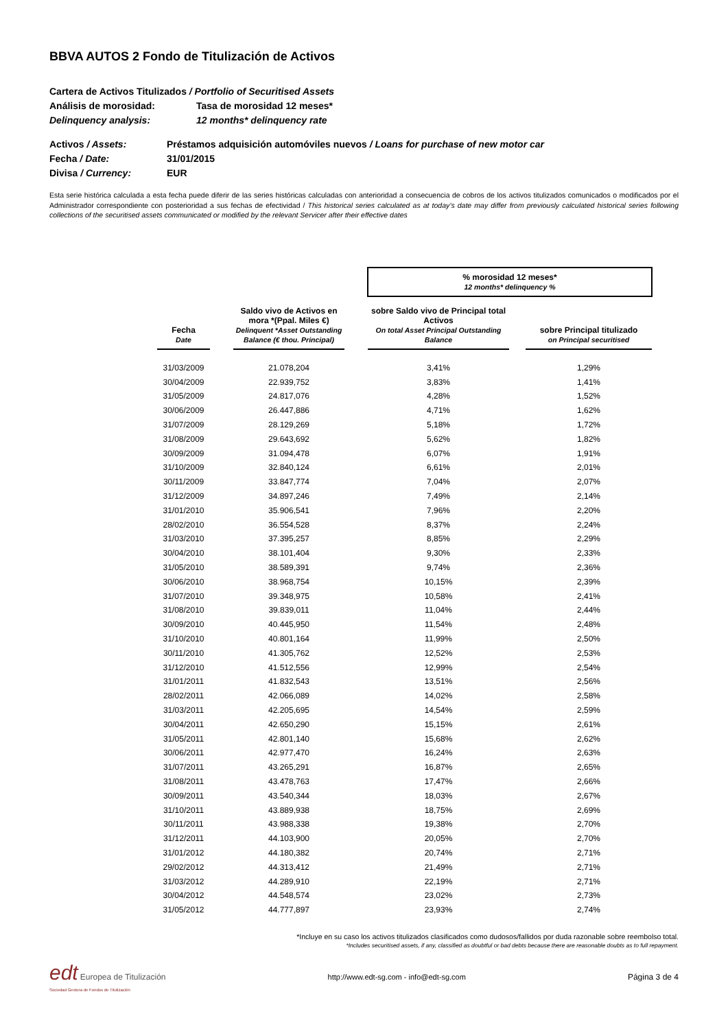BBVA AUTOS 2 Fondo de Titulización de Activos
Cartera de Activos Titulizados / Portfolio of Securitised Assets
Análisis de morosidad: Tasa de morosidad 12 meses*
Delinquency analysis: 12 months* delinquency rate
Activos / Assets: Préstamos adquisición automóviles nuevos / Loans for purchase of new motor car
Fecha / Date: 31/01/2015
Divisa / Currency: EUR
Esta serie histórica calculada a esta fecha puede diferir de las series históricas calculadas con anterioridad a consecuencia de cobros de los activos titulizados comunicados o modificados por el Administrador correspondiente con posterioridad a sus fechas de efectividad / This historical series calculated as at today’s date may differ from previously calculated historical series following collections of the securitised assets communicated or modified by the relevant Servicer after their effective dates
| | | | | % morosidad 12 meses* 12 months* delinquency % | | |
| Fecha Date | | Saldo vivo de Activos en mora *(Ppal. Miles €) Delinquent *Asset Outstanding Balance (€ thou. Principal) | | sobre Saldo vivo de Principal total Activos On total Asset Principal Outstanding Balance | | sobre Principal titulizado on Principal securitised |
| 31/03/2009 | | 21.078,204 | | 3,41% | | 1,29% |
| 30/04/2009 | | 22.939,752 | | 3,83% | | 1,41% |
| 31/05/2009 | | 24.817,076 | | 4,28% | | 1,52% |
| 30/06/2009 | | 26.447,886 | | 4,71% | | 1,62% |
| 31/07/2009 | | 28.129,269 | | 5,18% | | 1,72% |
| 31/08/2009 | | 29.643,692 | | 5,62% | | 1,82% |
| 30/09/2009 | | 31.094,478 | | 6,07% | | 1,91% |
| 31/10/2009 | | 32.840,124 | | 6,61% | | 2,01% |
| 30/11/2009 | | 33.847,774 | | 7,04% | | 2,07% |
| 31/12/2009 | | 34.897,246 | | 7,49% | | 2,14% |
| 31/01/2010 | | 35.906,541 | | 7,96% | | 2,20% |
| 28/02/2010 | | 36.554,528 | | 8,37% | | 2,24% |
| 31/03/2010 | | 37.395,257 | | 8,85% | | 2,29% |
| 30/04/2010 | | 38.101,404 | | 9,30% | | 2,33% |
| 31/05/2010 | | 38.589,391 | | 9,74% | | 2,36% |
| 30/06/2010 | | 38.968,754 | | 10,15% | | 2,39% |
| 31/07/2010 | | 39.348,975 | | 10,58% | | 2,41% |
| 31/08/2010 | | 39.839,011 | | 11,04% | | 2,44% |
| 30/09/2010 | | 40.445,950 | | 11,54% | | 2,48% |
| 31/10/2010 | | 40.801,164 | | 11,99% | | 2,50% |
| 30/11/2010 | | 41.305,762 | | 12,52% | | 2,53% |
| 31/12/2010 | | 41.512,556 | | 12,99% | | 2,54% |
| 31/01/2011 | | 41.832,543 | | 13,51% | | 2,56% |
| 28/02/2011 | | 42.066,089 | | 14,02% | | 2,58% |
| 31/03/2011 | | 42.205,695 | | 14,54% | | 2,59% |
| 30/04/2011 | | 42.650,290 | | 15,15% | | 2,61% |
| 31/05/2011 | | 42.801,140 | | 15,68% | | 2,62% |
| 30/06/2011 | | 42.977,470 | | 16,24% | | 2,63% |
| 31/07/2011 | | 43.265,291 | | 16,87% | | 2,65% |
| 31/08/2011 | | 43.478,763 | | 17,47% | | 2,66% |
| 30/09/2011 | | 43.540,344 | | 18,03% | | 2,67% |
| 31/10/2011 | | 43.889,938 | | 18,75% | | 2,69% |
| 30/11/2011 | | 43.988,338 | | 19,38% | | 2,70% |
| 31/12/2011 | | 44.103,900 | | 20,05% | | 2,70% |
| 31/01/2012 | | 44.180,382 | | 20,74% | | 2,71% |
| 29/02/2012 | | 44.313,412 | | 21,49% | | 2,71% |
| 31/03/2012 | | 44.289,910 | | 22,19% | | 2,71% |
| 30/04/2012 | | 44.548,574 | | 23,02% | | 2,73% |
| 31/05/2012 | | 44.777,897 | | 23,93% | | 2,74% |
*Incluye en su caso los activos titulizados clasificados como dudosos/fallidos por duda razonable sobre reembolso total.
*Includes securitised assets, if any, classified as doubtful or bad debts because there are reasonable doubts as to full repayment.
edt Europea de Titulización
Sociedad Gestora de Fondos de Titulización
http://www.edt-sg.com - info@edt-sg.com
Página 3 de 4